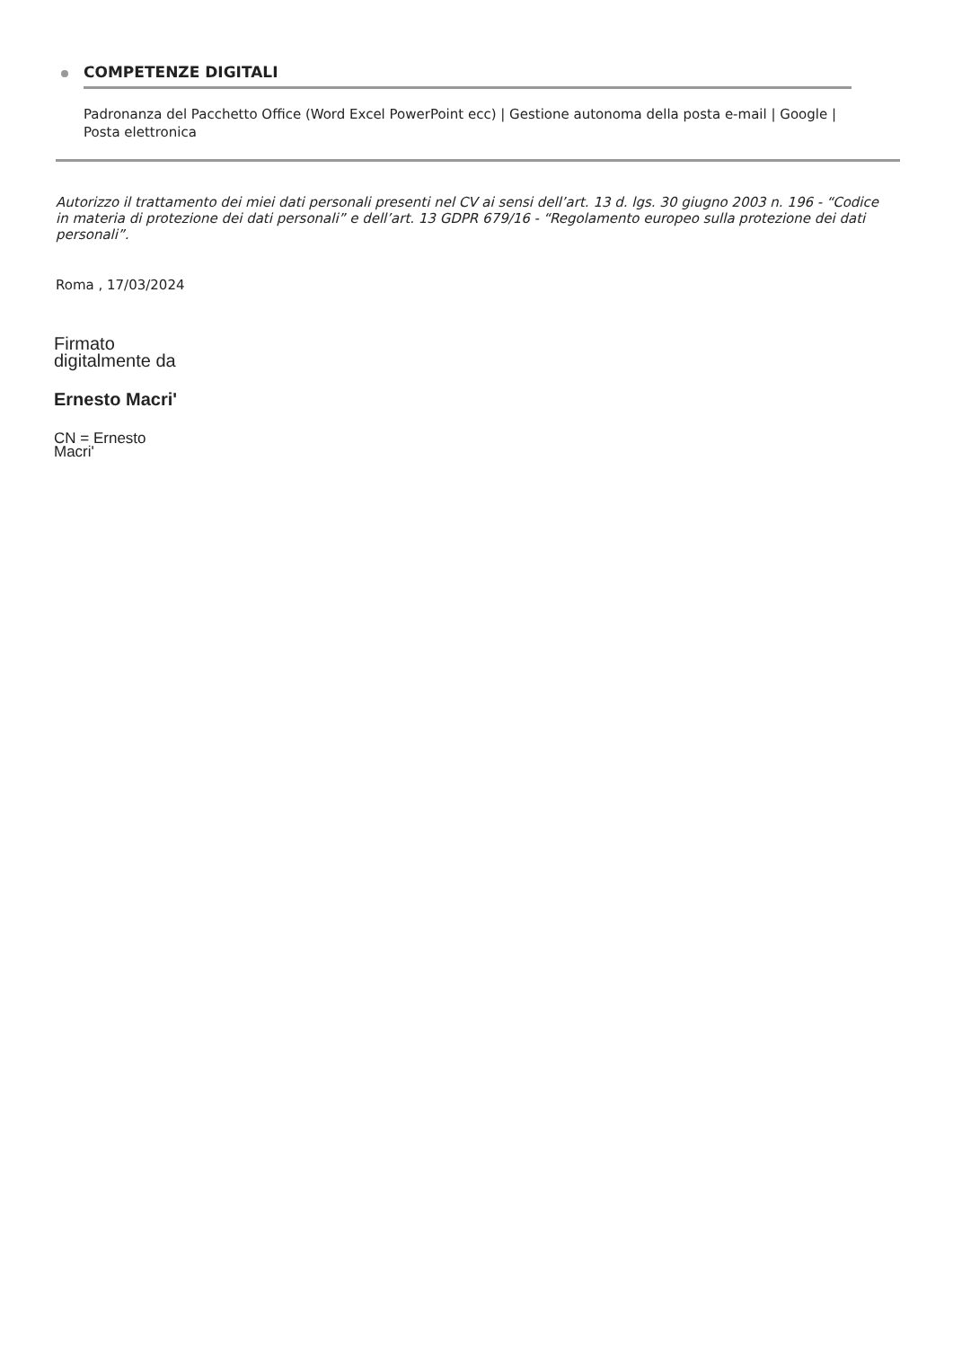COMPETENZE DIGITALI
Padronanza del Pacchetto Office (Word Excel PowerPoint ecc) | Gestione autonoma della posta e-mail | Google | Posta elettronica
Autorizzo il trattamento dei miei dati personali presenti nel CV ai sensi dell’art. 13 d. lgs. 30 giugno 2003 n. 196 - “Codice in materia di protezione dei dati personali” e dell’art. 13 GDPR 679/16 - “Regolamento europeo sulla protezione dei dati personali”.
Roma , 17/03/2024
Firmato
digitalmente da
Ernesto Macri'
CN = Ernesto
Macri'